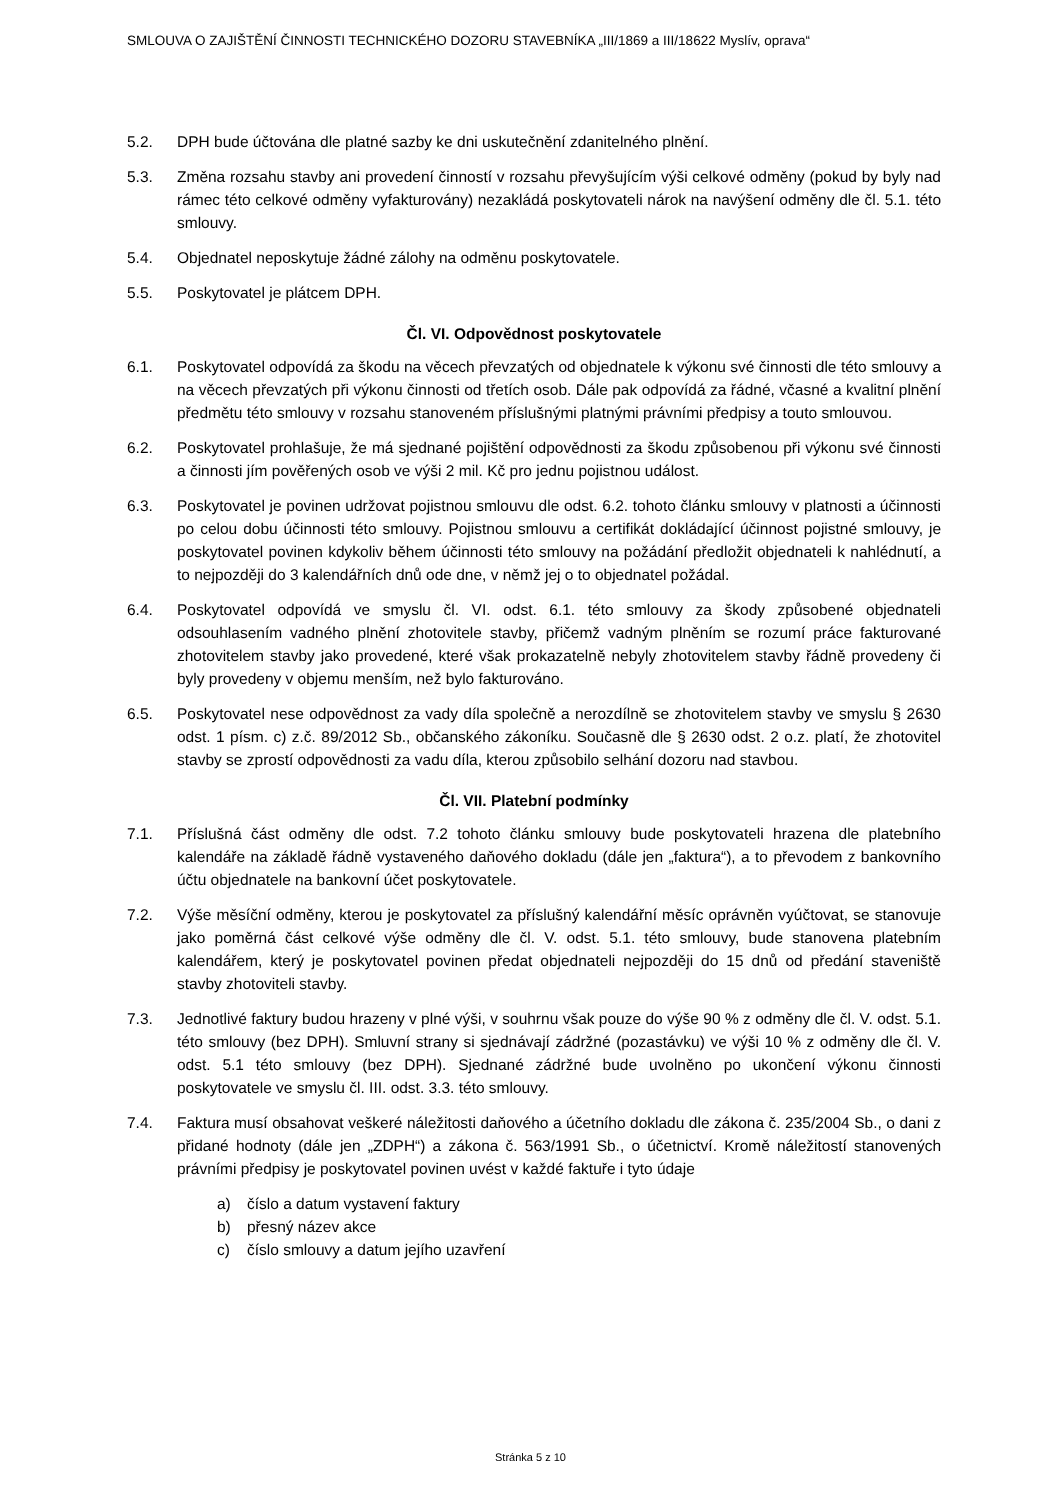SMLOUVA O ZAJIŠTĚNÍ ČINNOSTI TECHNICKÉHO DOZORU STAVEBNÍKA „III/1869 a III/18622 Myslív, oprava“
5.2. DPH bude účtována dle platné sazby ke dni uskutečnění zdanitelného plnění.
5.3. Změna rozsahu stavby ani provedení činností v rozsahu převyšujícím výši celkové odměny (pokud by byly nad rámec této celkové odměny vyfakturovány) nezakládá poskytovateli nárok na navýšení odměny dle čl. 5.1. této smlouvy.
5.4. Objednatel neposkytuje žádné zálohy na odměnu poskytovatele.
5.5. Poskytovatel je plátcem DPH.
Čl. VI. Odpovědnost poskytovatele
6.1. Poskytovatel odpovídá za škodu na věcech převzatých od objednatele k výkonu své činnosti dle této smlouvy a na věcech převzatých při výkonu činnosti od třetích osob. Dále pak odpovídá za řádné, včasné a kvalitní plnění předmětu této smlouvy v rozsahu stanoveném příslušnými platnými právními předpisy a touto smlouvou.
6.2. Poskytovatel prohlašuje, že má sjednané pojištění odpovědnosti za škodu způsobenou při výkonu své činnosti a činnosti jím pověřených osob ve výši 2 mil. Kč pro jednu pojistnou událost.
6.3. Poskytovatel je povinen udržovat pojistnou smlouvu dle odst. 6.2. tohoto článku smlouvy v platnosti a účinnosti po celou dobu účinnosti této smlouvy. Pojistnou smlouvu a certifikát dokládající účinnost pojistné smlouvy, je poskytovatel povinen kdykoliv během účinnosti této smlouvy na požádání předložit objednateli k nahlédnutí, a to nejpozději do 3 kalendářních dnů ode dne, v němž jej o to objednatel požádal.
6.4. Poskytovatel odpovídá ve smyslu čl. VI. odst. 6.1. této smlouvy za škody způsobené objednateli odsouhlasením vadného plnění zhotovitele stavby, přičemž vadným plněním se rozumí práce fakturované zhotovitelem stavby jako provedené, které však prokazatelně nebyly zhotovitelem stavby řádně provedeny či byly provedeny v objemu menším, než bylo fakturováno.
6.5. Poskytovatel nese odpovědnost za vady díla společně a nerozdílně se zhotovitelem stavby ve smyslu § 2630 odst. 1 písm. c) z.č. 89/2012 Sb., občanského zákoníku. Současně dle § 2630 odst. 2 o.z. platí, že zhotovitel stavby se zprostí odpovědnosti za vadu díla, kterou způsobilo selhání dozoru nad stavbou.
Čl. VII. Platební podmínky
7.1. Příslušná část odměny dle odst. 7.2 tohoto článku smlouvy bude poskytovateli hrazena dle platebního kalendáře na základě řádně vystaveného daňového dokladu (dále jen „faktura“), a to převodem z bankovního účtu objednatele na bankovní účet poskytovatele.
7.2. Výše měsíční odměny, kterou je poskytovatel za příslušný kalendářní měsíc oprávněn vyúčtovat, se stanovuje jako poměrná část celkové výše odměny dle čl. V. odst. 5.1. této smlouvy, bude stanovena platebním kalendářem, který je poskytovatel povinen předat objednateli nejpozději do 15 dnů od předání staveniště stavby zhotoviteli stavby.
7.3. Jednotlivé faktury budou hrazeny v plné výši, v souhrnu však pouze do výše 90 % z odměny dle čl. V. odst. 5.1. této smlouvy (bez DPH). Smluvní strany si sjednávají zádržné (pozastávku) ve výši 10 % z odměny dle čl. V. odst. 5.1 této smlouvy (bez DPH). Sjednané zádržné bude uvolněno po ukončení výkonu činnosti poskytovatele ve smyslu čl. III. odst. 3.3. této smlouvy.
7.4. Faktura musí obsahovat veškeré náležitosti daňového a účetního dokladu dle zákona č. 235/2004 Sb., o dani z přidané hodnoty (dále jen „ZDPH“) a zákona č. 563/1991 Sb., o účetnictví. Kromě náležitostí stanovených právními předpisy je poskytovatel povinen uvést v každé faktuře i tyto údaje
a) číslo a datum vystavení faktury
b) přesný název akce
c) číslo smlouvy a datum jejího uzavření
Stránka 5 z 10